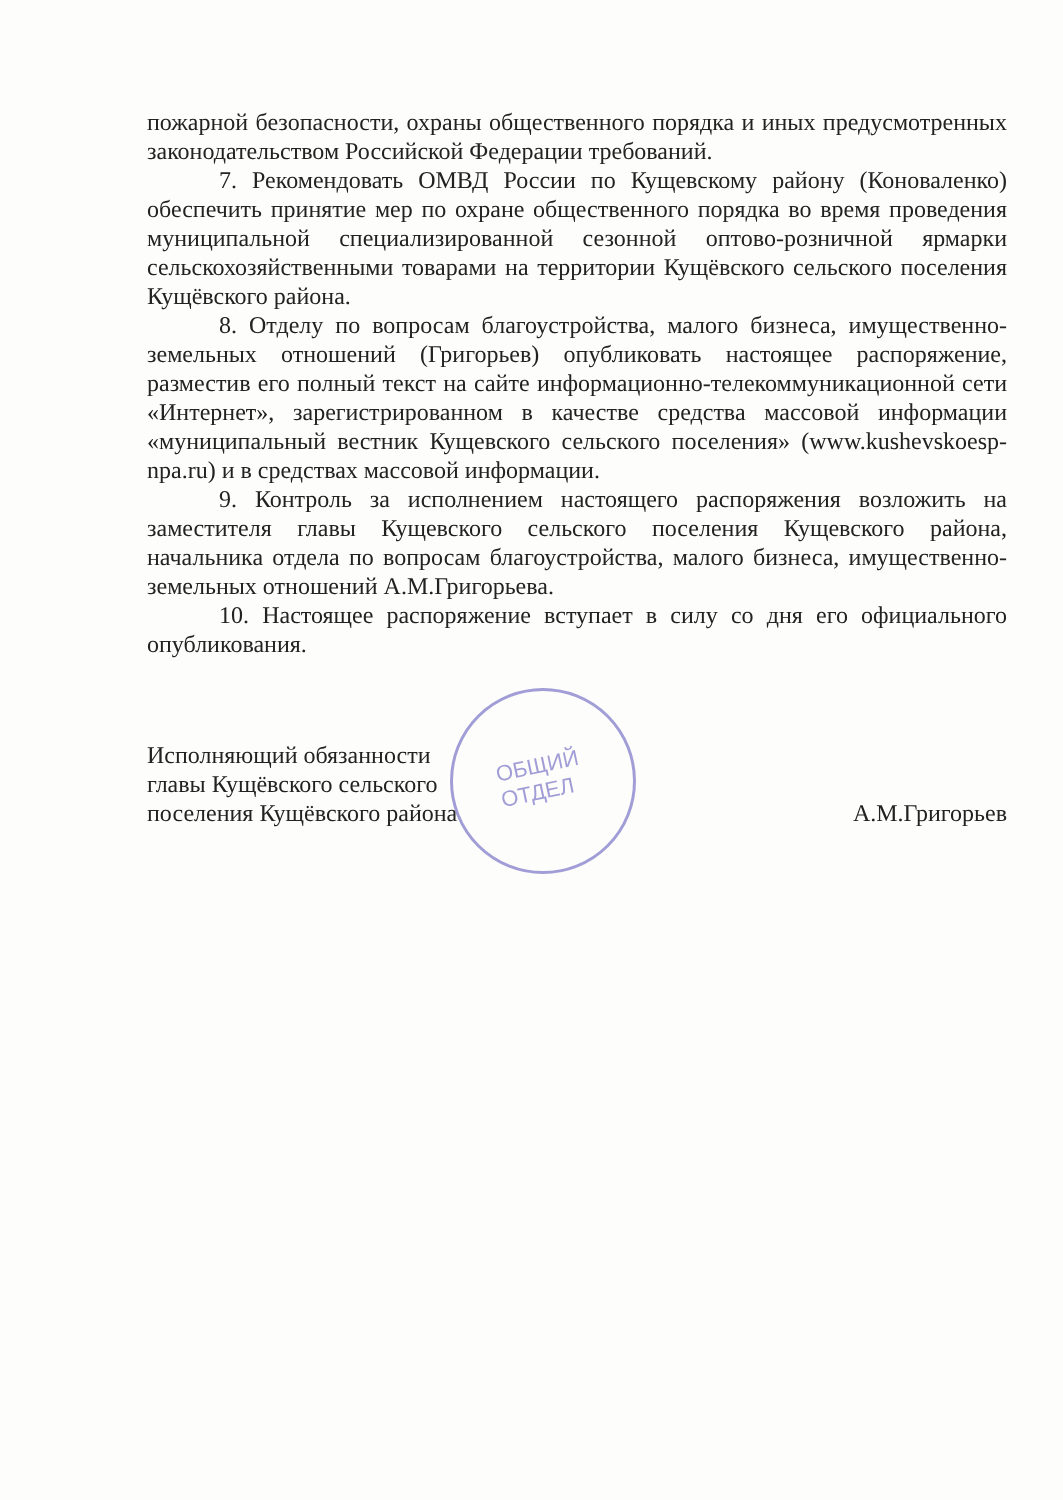ОБЩИЙ
ОТДЕЛ
пожарной безопасности, охраны общественного порядка и иных предусмотренных законодательством Российской Федерации требований.
7. Рекомендовать ОМВД России по Кущевскому району (Коноваленко) обеспечить принятие мер по охране общественного порядка во время проведения муниципальной специализированной сезонной оптово-розничной ярмарки сельскохозяйственными товарами на территории Кущёвского сельского поселения Кущёвского района.
8. Отделу по вопросам благоустройства, малого бизнеса, имущественно-земельных отношений (Григорьев) опубликовать настоящее распоряжение, разместив его полный текст на сайте информационно-телекоммуникационной сети «Интернет», зарегистрированном в качестве средства массовой информации «муниципальный вестник Кущевского сельского поселения» (www.kushevskoesp-npa.ru) и в средствах массовой информации.
9. Контроль за исполнением настоящего распоряжения возложить на заместителя главы Кущевского сельского поселения Кущевского района, начальника отдела по вопросам благоустройства, малого бизнеса, имущественно-земельных отношений А.М.Григорьева.
10. Настоящее распоряжение вступает в силу со дня его официального опубликования.
Исполняющий обязанности
главы Кущёвского сельского
поселения Кущёвского района
А.М.Григорьев